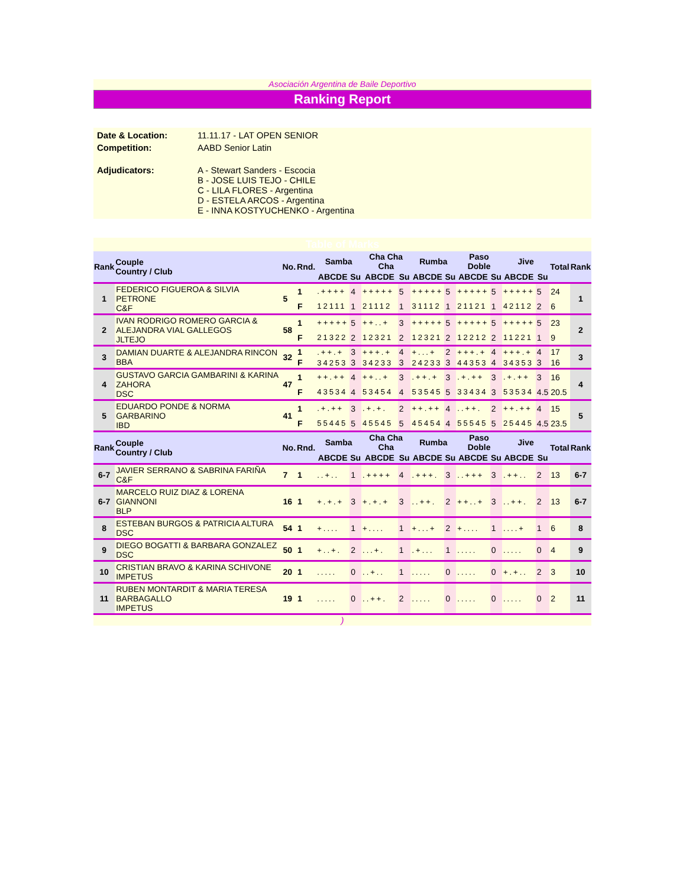Asociación Argentina de Baile Deportivo
Ranking Report
| Date & Location: | 11.11.17 - LAT OPEN SENIOR |
| Competition: | AABD Senior Latin |
| Adjudicators: | A - Stewart Sanders - Escocia B - JOSE LUIS TEJO - CHILE C - LILA FLORES - Argentina D - ESTELA ARCOS - Argentina E - INNA KOSTYUCHENKO - Argentina |
| Table of Marks | | | | | | | | | | | | | | | |
| Rank | Couple Country / Club | No. | Rnd. | Samba | | Cha Cha Cha | | Rumba | | Paso Doble | | Jive | | Total | Rank |
| | | | | ABCDE | Su | ABCDE | Su | ABCDE | Su | ABCDE | Su | ABCDE | Su | | |
| 1 | FEDERICO FIGUEROA & SILVIA PETRONE C&F | 5 | 1 | .++++ | 4 | +++++ | 5 | +++++ | 5 | +++++ | 5 | +++++ | 5 | 24 | 1 |
| | | | F | 12111 | 1 | 21112 | 1 | 31112 | 1 | 21121 | 1 | 42112 | 2 | 6 | |
| 2 | IVAN RODRIGO ROMERO GARCIA & ALEJANDRA VIAL GALLEGOS JLTEJO | 58 | 1 | +++++ | 5 | ++..+ | 3 | +++++ | 5 | +++++ | 5 | +++++ | 5 | 23 | 2 |
| | | | F | 21322 | 2 | 12321 | 2 | 12321 | 2 | 12212 | 2 | 11221 | 1 | 9 | |
| 3 | DAMIAN DUARTE & ALEJANDRA RINCON BBA | 32 | 1 | .++.+ | 3 | +++.+ | 4 | +...+ | 2 | +++.+ | 4 | +++.+ | 4 | 17 | 3 |
| | | | F | 34253 | 3 | 34233 | 3 | 24233 | 3 | 44353 | 4 | 34353 | 3 | 16 | |
| 4 | GUSTAVO GARCIA GAMBARINI & KARINA ZAHORA DSC | 47 | 1 | ++.++ | 4 | ++..+ | 3 | .++.+ | 3 | .+.++ | 3 | .+.++ | 3 | 16 | 4 |
| | | | F | 43534 | 4 | 53454 | 4 | 53545 | 5 | 33434 | 3 | 53534 | 4.5 | 20.5 | |
| 5 | EDUARDO PONDE & NORMA GARBARINO IBD | 41 | 1 | .+.++ | 3 | .+.+. | 2 | ++.++ | 4 | ..++. | 2 | ++.++ | 4 | 15 | 5 |
| | | | F | 55445 | 5 | 45545 | 5 | 45454 | 4 | 55545 | 5 | 25445 | 4.5 | 23.5 | |
| Rank | Couple Country / Club | No. | Rnd. | Samba | | Cha Cha Cha | | Rumba | | Paso Doble | | Jive | | Total | Rank |
| | | | | ABCDE | Su | ABCDE | Su | ABCDE | Su | ABCDE | Su | ABCDE | Su | | |
| 6-7 | JAVIER SERRANO & SABRINA FARIÑA C&F | 7 | 1 | ..+.. | 1 | .++++ | 4 | .+++. | 3 | ..+++ | 3 | .++.. | 2 | 13 | 6-7 |
| 6-7 | MARCELO RUIZ DIAZ & LORENA GIANNONI BLP | 16 | 1 | +.+.+ | 3 | +.+.+ | 3 | ..++. | 2 | ++..+ | 3 | ..++. | 2 | 13 | 6-7 |
| 8 | ESTEBAN BURGOS & PATRICIA ALTURA DSC | 54 | 1 | +.... | 1 | +.... | 1 | +...+ | 2 | +.... | 1 | ....+ | 1 | 6 | 8 |
| 9 | DIEGO BOGATTI & BARBARA GONZALEZ DSC | 50 | 1 | +..+. | 2 | ...+. | 1 | .+... | 1 | ..... | 0 | ..... | 0 | 4 | 9 |
| 10 | CRISTIAN BRAVO & KARINA SCHIVONE IMPETUS | 20 | 1 | ..... | 0 | ..+.. | 1 | ..... | 0 | ..... | 0 | +.+.. | 2 | 3 | 10 |
| 11 | RUBEN MONTARDIT & MARIA TERESA BARBAGALLO IMPETUS | 19 | 1 | ..... | 0 | ..++. | 2 | ..... | 0 | ..... | 0 | ..... | 0 | 2 | 11 |
)